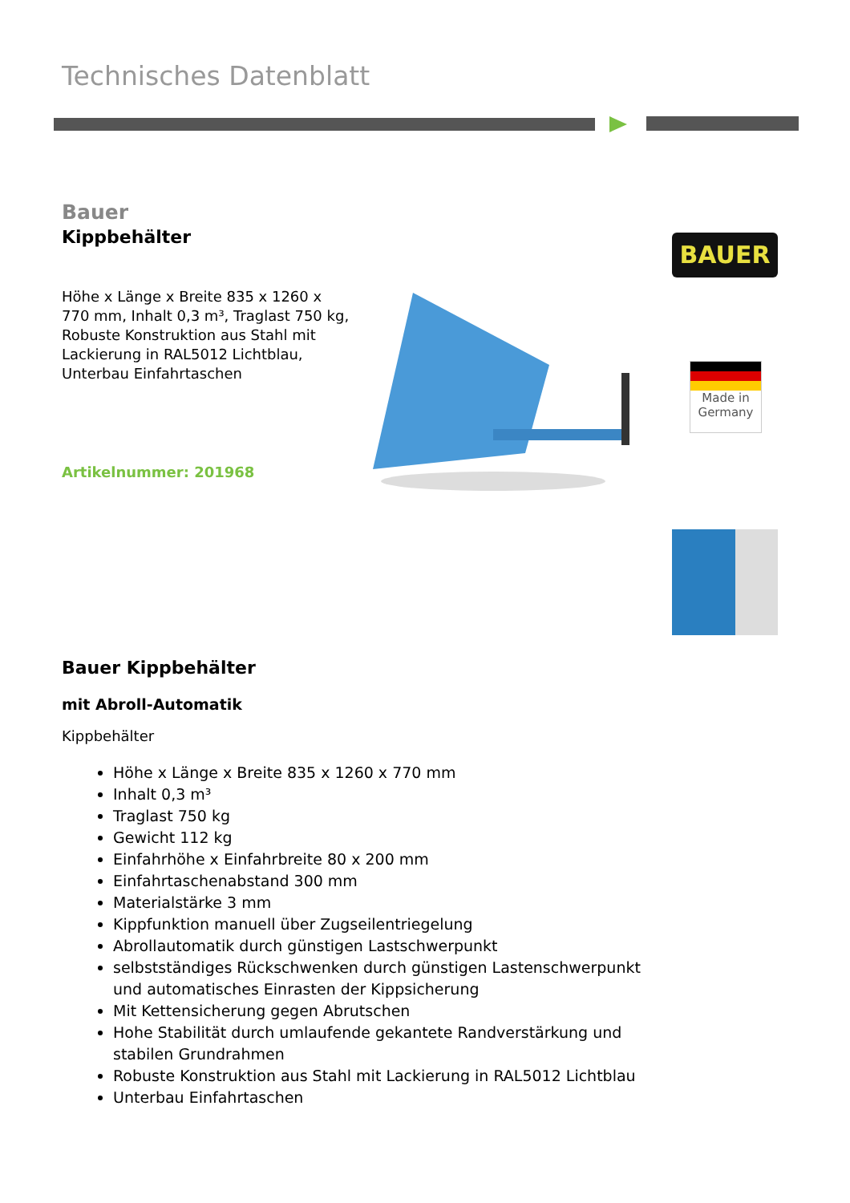Technisches Datenblatt
Bauer
Kippbehälter
Höhe x Länge x Breite 835 x 1260 x 770 mm, Inhalt 0,3 m³, Traglast 750 kg, Robuste Konstruktion aus Stahl mit Lackierung in RAL5012 Lichtblau, Unterbau Einfahrtaschen
Artikelnummer: 201968
BAUER
Made in Germany
Bauer Kippbehälter
mit Abroll-Automatik
Kippbehälter
Höhe x Länge x Breite 835 x 1260 x 770 mm
Inhalt 0,3 m³
Traglast 750 kg
Gewicht 112 kg
Einfahrhöhe x Einfahrbreite 80 x 200 mm
Einfahrtaschenabstand 300 mm
Materialstärke 3 mm
Kippfunktion manuell über Zugseilentriegelung
Abrollautomatik durch günstigen Lastschwerpunkt
selbstständiges Rückschwenken durch günstigen Lastenschwerpunkt und automatisches Einrasten der Kippsicherung
Mit Kettensicherung gegen Abrutschen
Hohe Stabilität durch umlaufende gekantete Randverstärkung und stabilen Grundrahmen
Robuste Konstruktion aus Stahl mit Lackierung in RAL5012 Lichtblau
Unterbau Einfahrtaschen